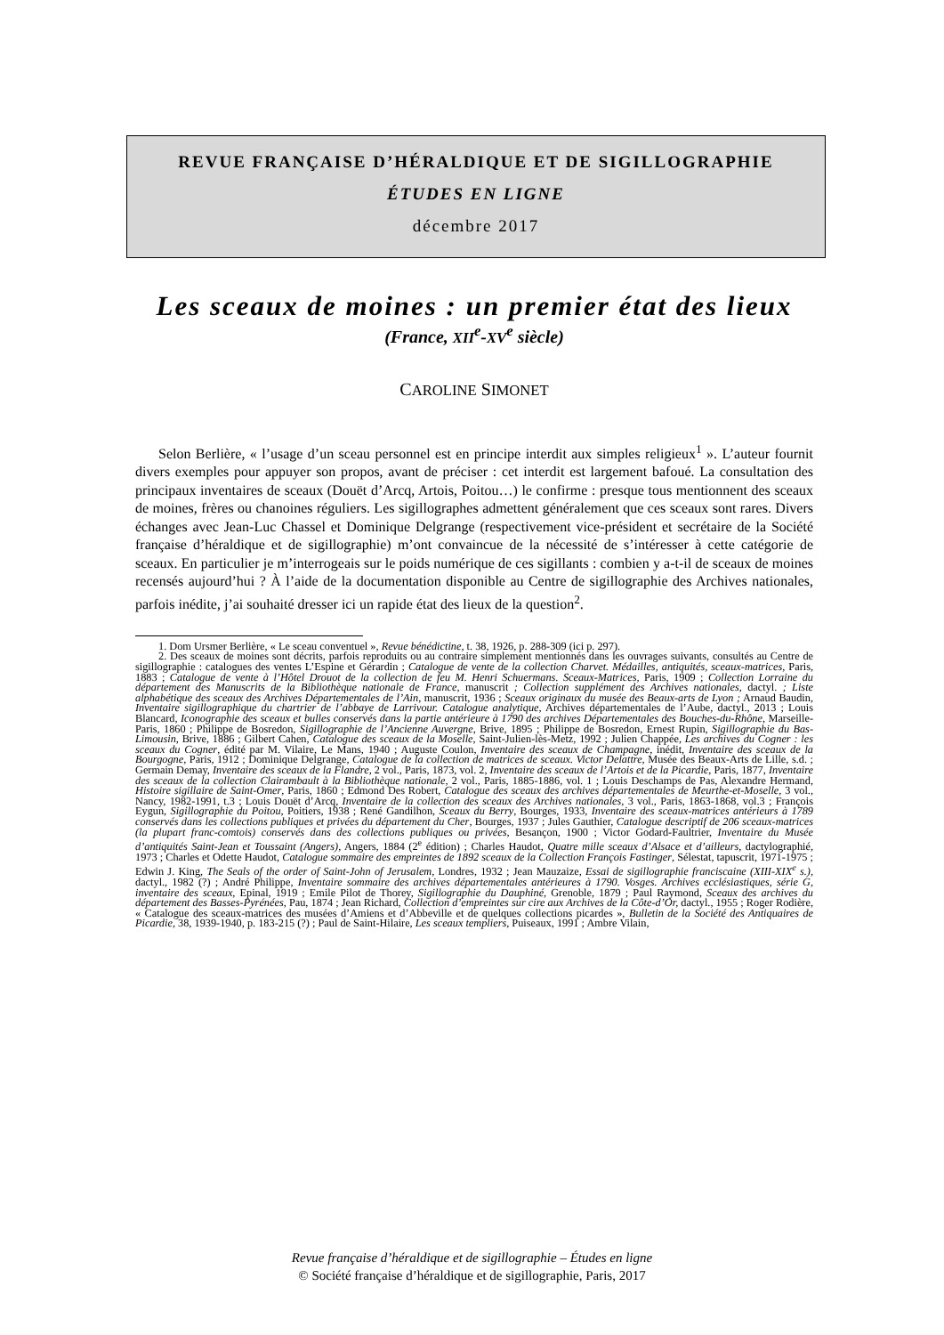REVUE FRANÇAISE D’HÉRALDIQUE ET DE SIGILLOGRAPHIE
ÉTUDES EN LIGNE
décembre 2017
Les sceaux de moines : un premier état des lieux
(France, XII<sup>e</sup>-XV<sup>e</sup> siècle)
CAROLINE SIMONET
Selon Berlière, « l’usage d’un sceau personnel est en principe interdit aux simples religieux<sup>1</sup> ». L’auteur fournit divers exemples pour appuyer son propos, avant de préciser : cet interdit est largement bafoué. La consultation des principaux inventaires de sceaux (Douët d’Arcq, Artois, Poitou…) le confirme : presque tous mentionnent des sceaux de moines, frères ou chanoines réguliers. Les sigillographes admettent généralement que ces sceaux sont rares. Divers échanges avec Jean-Luc Chassel et Dominique Delgrange (respectivement vice-président et secrétaire de la Société française d’héraldique et de sigillographie) m’ont convaincue de la nécessité de s’intéresser à cette catégorie de sceaux. En particulier je m’interrogeais sur le poids numérique de ces sigillants : combien y a-t-il de sceaux de moines recensés aujourd’hui ? À l’aide de la documentation disponible au Centre de sigillographie des Archives nationales, parfois inédite, j’ai souhaité dresser ici un rapide état des lieux de la question<sup>2</sup>.
1. Dom Ursmer Berlière, « Le sceau conventuel », Revue bénédictine, t. 38, 1926, p. 288-309 (ici p. 297).
2. Des sceaux de moines sont décrits, parfois reproduits ou au contraire simplement mentionnés dans les ouvrages suivants, consultés au Centre de sigillographie : catalogues des ventes L’Espine et Gérardin ; Catalogue de vente de la collection Charvet. Médailles, antiquités, sceaux-matrices, Paris, 1883 ; Catalogue de vente à l’Hôtel Drouot de la collection de feu M. Henri Schuermans. Sceaux-Matrices, Paris, 1909 ; Collection Lorraine du département des Manuscrits de la Bibliothèque nationale de France, manuscrit ; Collection supplément des Archives nationales, dactyl. ; Liste alphabétique des sceaux des Archives Départementales de l’Ain, manuscrit, 1936 ; Sceaux originaux du musée des Beaux-arts de Lyon ; Arnaud Baudin, Inventaire sigillographique du chartrier de l’abbaye de Larrivour. Catalogue analytique, Archives départementales de l’Aube, dactyl., 2013 ; Louis Blancard, Iconographie des sceaux et bulles conservés dans la partie antérieure à 1790 des archives Départementales des Bouches-du-Rhône, Marseille-Paris, 1860 ; Philippe de Bosredon, Sigillographie de l’Ancienne Auvergne, Brive, 1895 ; Philippe de Bosredon, Ernest Rupin, Sigillographie du Bas-Limousin, Brive, 1886 ; Gilbert Cahen, Catalogue des sceaux de la Moselle, Saint-Julien-lès-Metz, 1992 ; Julien Chappée, Les archives du Cogner : les sceaux du Cogner, édité par M. Vilaire, Le Mans, 1940 ; Auguste Coulon, Inventaire des sceaux de Champagne, inédit, Inventaire des sceaux de la Bourgogne, Paris, 1912 ; Dominique Delgrange, Catalogue de la collection de matrices de sceaux. Victor Delattre, Musée des Beaux-Arts de Lille, s.d. ; Germain Demay, Inventaire des sceaux de la Flandre, 2 vol., Paris, 1873, vol. 2, Inventaire des sceaux de l’Artois et de la Picardie, Paris, 1877, Inventaire des sceaux de la collection Clairambault à la Bibliothèque nationale, 2 vol., Paris, 1885-1886, vol. 1 ; Louis Deschamps de Pas, Alexandre Hermand, Histoire sigillaire de Saint-Omer, Paris, 1860 ; Edmond Des Robert, Catalogue des sceaux des archives départementales de Meurthe-et-Moselle, 3 vol., Nancy, 1982-1991, t.3 ; Louis Douët d’Arcq, Inventaire de la collection des sceaux des Archives nationales, 3 vol., Paris, 1863-1868, vol.3 ; François Eygun, Sigillographie du Poitou, Poitiers, 1938 ; René Gandilhon, Sceaux du Berry, Bourges, 1933, Inventaire des sceaux-matrices antérieurs à 1789 conservés dans les collections publiques et privées du département du Cher, Bourges, 1937 ; Jules Gauthier, Catalogue descriptif de 206 sceaux-matrices (la plupart franc-comtois) conservés dans des collections publiques ou privées, Besançon, 1900 ; Victor Godard-Faultrier, Inventaire du Musée d’antiquités Saint-Jean et Toussaint (Angers), Angers, 1884 (2<sup>e</sup> édition) ; Charles Haudot, Quatre mille sceaux d’Alsace et d’ailleurs, dactylographié, 1973 ; Charles et Odette Haudot, Catalogue sommaire des empreintes de 1892 sceaux de la Collection François Fastinger, Sélestat, tapuscrit, 1971-1975 ; Edwin J. King, The Seals of the order of Saint-John of Jerusalem, Londres, 1932 ; Jean Mauzaize, Essai de sigillographie franciscaine (XIII-XIX<sup>e</sup> s.), dactyl., 1982 (?) ; André Philippe, Inventaire sommaire des archives départementales antérieures à 1790. Vosges. Archives ecclésiastiques, série G, inventaire des sceaux, Epinal, 1919 ; Emile Pilot de Thorey, Sigillographie du Dauphiné, Grenoble, 1879 ; Paul Raymond, Sceaux des archives du département des Basses-Pyrénées, Pau, 1874 ; Jean Richard, Collection d’empreintes sur cire aux Archives de la Côte-d’Or, dactyl., 1955 ; Roger Rodière, « Catalogue des sceaux-matrices des musées d’Amiens et d’Abbeville et de quelques collections picardes », Bulletin de la Société des Antiquaires de Picardie, 38, 1939-1940, p. 183-215 (?) ; Paul de Saint-Hilaire, Les sceaux templiers, Puiseaux, 1991 ; Ambre Vilain,
Revue française d’héraldique et de sigillographie – Études en ligne
© Société française d’héraldique et de sigillographie, Paris, 2017